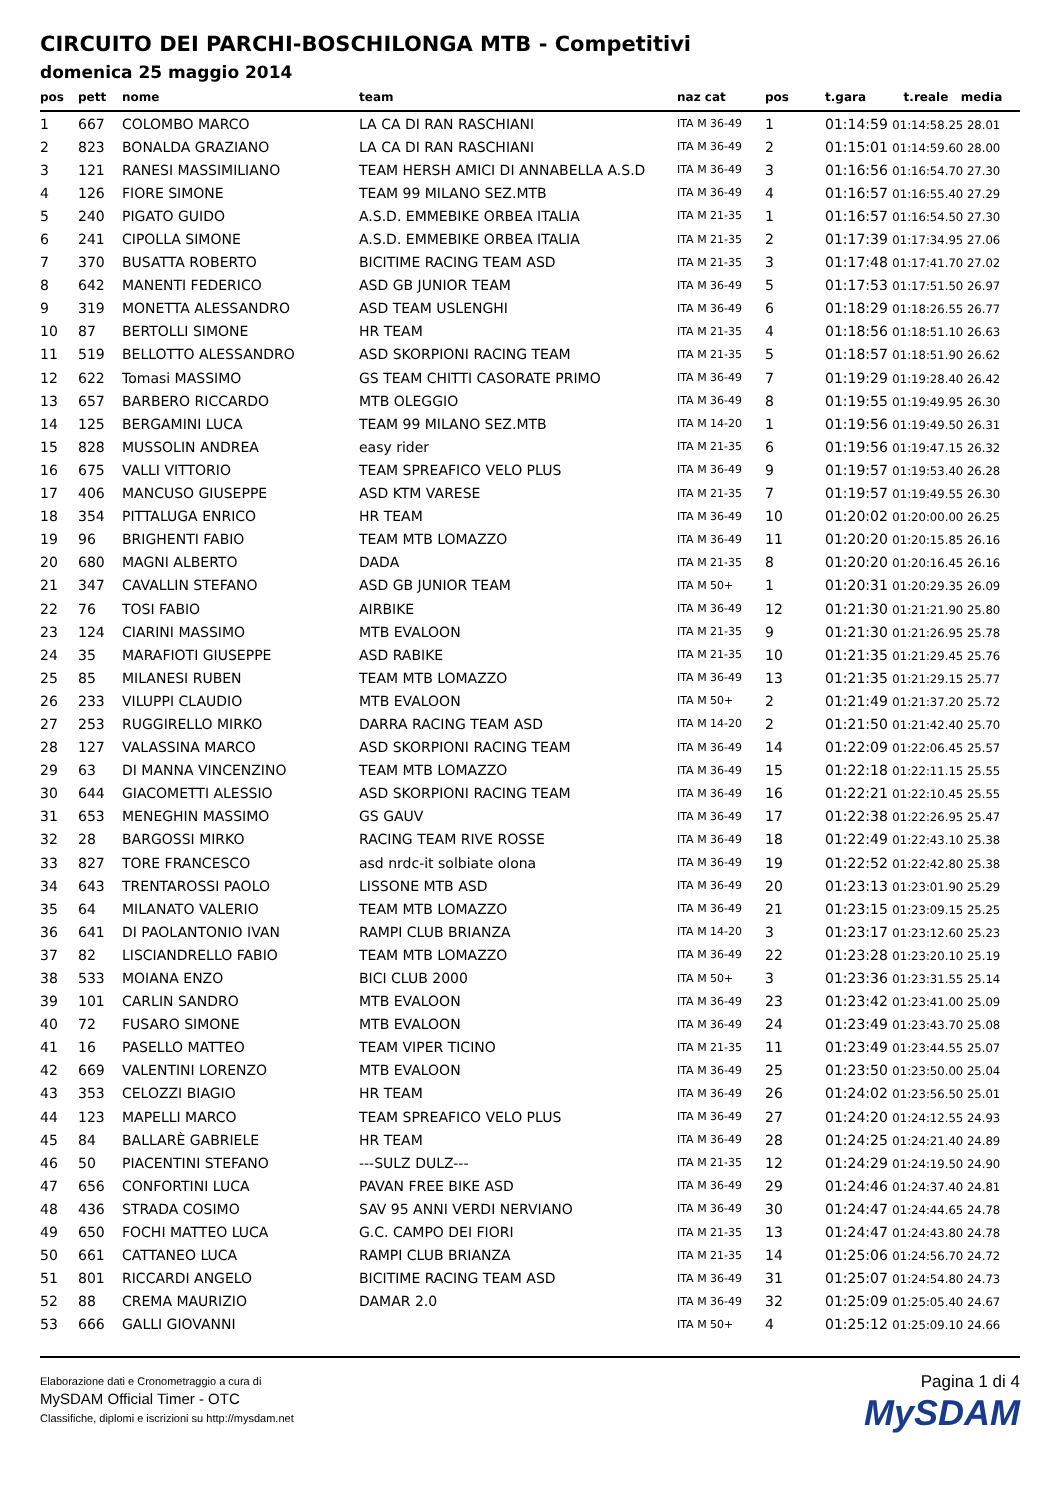CIRCUITO DEI PARCHI-BOSCHILONGA MTB - Competitivi
domenica 25 maggio 2014
| pos | pett | nome | team | naz cat | pos | t.gara t.reale media |
| --- | --- | --- | --- | --- | --- | --- |
| 1 | 667 | COLOMBO MARCO | LA CA DI RAN RASCHIANI | ITA M 36-49 | 1 | 01:14:59 01:14:58.25 28.01 |
| 2 | 823 | BONALDA GRAZIANO | LA CA DI RAN RASCHIANI | ITA M 36-49 | 2 | 01:15:01 01:14:59.60 28.00 |
| 3 | 121 | RANESI MASSIMILIANO | TEAM HERSH AMICI DI ANNABELLA A.S.D | ITA M 36-49 | 3 | 01:16:56 01:16:54.70 27.30 |
| 4 | 126 | FIORE SIMONE | TEAM 99 MILANO SEZ.MTB | ITA M 36-49 | 4 | 01:16:57 01:16:55.40 27.29 |
| 5 | 240 | PIGATO GUIDO | A.S.D. EMMEBIKE ORBEA ITALIA | ITA M 21-35 | 1 | 01:16:57 01:16:54.50 27.30 |
| 6 | 241 | CIPOLLA SIMONE | A.S.D. EMMEBIKE ORBEA ITALIA | ITA M 21-35 | 2 | 01:17:39 01:17:34.95 27.06 |
| 7 | 370 | BUSATTA ROBERTO | BICITIME RACING TEAM ASD | ITA M 21-35 | 3 | 01:17:48 01:17:41.70 27.02 |
| 8 | 642 | MANENTI FEDERICO | ASD GB JUNIOR TEAM | ITA M 36-49 | 5 | 01:17:53 01:17:51.50 26.97 |
| 9 | 319 | MONETTA ALESSANDRO | ASD TEAM USLENGHI | ITA M 36-49 | 6 | 01:18:29 01:18:26.55 26.77 |
| 10 | 87 | BERTOLLI SIMONE | HR TEAM | ITA M 21-35 | 4 | 01:18:56 01:18:51.10 26.63 |
| 11 | 519 | BELLOTTO ALESSANDRO | ASD SKORPIONI RACING TEAM | ITA M 21-35 | 5 | 01:18:57 01:18:51.90 26.62 |
| 12 | 622 | Tomasi MASSIMO | GS TEAM CHITTI CASORATE PRIMO | ITA M 36-49 | 7 | 01:19:29 01:19:28.40 26.42 |
| 13 | 657 | BARBERO RICCARDO | MTB OLEGGIO | ITA M 36-49 | 8 | 01:19:55 01:19:49.95 26.30 |
| 14 | 125 | BERGAMINI LUCA | TEAM 99 MILANO SEZ.MTB | ITA M 14-20 | 1 | 01:19:56 01:19:49.50 26.31 |
| 15 | 828 | MUSSOLIN ANDREA | easy rider | ITA M 21-35 | 6 | 01:19:56 01:19:47.15 26.32 |
| 16 | 675 | VALLI VITTORIO | TEAM SPREAFICO VELO PLUS | ITA M 36-49 | 9 | 01:19:57 01:19:53.40 26.28 |
| 17 | 406 | MANCUSO GIUSEPPE | ASD KTM VARESE | ITA M 21-35 | 7 | 01:19:57 01:19:49.55 26.30 |
| 18 | 354 | PITTALUGA ENRICO | HR TEAM | ITA M 36-49 | 10 | 01:20:02 01:20:00.00 26.25 |
| 19 | 96 | BRIGHENTI FABIO | TEAM MTB LOMAZZO | ITA M 36-49 | 11 | 01:20:20 01:20:15.85 26.16 |
| 20 | 680 | MAGNI ALBERTO | DADA | ITA M 21-35 | 8 | 01:20:20 01:20:16.45 26.16 |
| 21 | 347 | CAVALLIN STEFANO | ASD GB JUNIOR TEAM | ITA M 50+ | 1 | 01:20:31 01:20:29.35 26.09 |
| 22 | 76 | TOSI FABIO | AIRBIKE | ITA M 36-49 | 12 | 01:21:30 01:21:21.90 25.80 |
| 23 | 124 | CIARINI MASSIMO | MTB EVALOON | ITA M 21-35 | 9 | 01:21:30 01:21:26.95 25.78 |
| 24 | 35 | MARAFIOTI GIUSEPPE | ASD RABIKE | ITA M 21-35 | 10 | 01:21:35 01:21:29.45 25.76 |
| 25 | 85 | MILANESI RUBEN | TEAM MTB LOMAZZO | ITA M 36-49 | 13 | 01:21:35 01:21:29.15 25.77 |
| 26 | 233 | VILUPPI CLAUDIO | MTB EVALOON | ITA M 50+ | 2 | 01:21:49 01:21:37.20 25.72 |
| 27 | 253 | RUGGIRELLO MIRKO | DARRA RACING TEAM ASD | ITA M 14-20 | 2 | 01:21:50 01:21:42.40 25.70 |
| 28 | 127 | VALASSINA MARCO | ASD SKORPIONI RACING TEAM | ITA M 36-49 | 14 | 01:22:09 01:22:06.45 25.57 |
| 29 | 63 | DI MANNA VINCENZINO | TEAM MTB LOMAZZO | ITA M 36-49 | 15 | 01:22:18 01:22:11.15 25.55 |
| 30 | 644 | GIACOMETTI ALESSIO | ASD SKORPIONI RACING TEAM | ITA M 36-49 | 16 | 01:22:21 01:22:10.45 25.55 |
| 31 | 653 | MENEGHIN MASSIMO | GS GAUV | ITA M 36-49 | 17 | 01:22:38 01:22:26.95 25.47 |
| 32 | 28 | BARGOSSI MIRKO | RACING TEAM RIVE ROSSE | ITA M 36-49 | 18 | 01:22:49 01:22:43.10 25.38 |
| 33 | 827 | TORE FRANCESCO | asd nrdc-it solbiate olona | ITA M 36-49 | 19 | 01:22:52 01:22:42.80 25.38 |
| 34 | 643 | TRENTAROSSI PAOLO | LISSONE MTB ASD | ITA M 36-49 | 20 | 01:23:13 01:23:01.90 25.29 |
| 35 | 64 | MILANATO VALERIO | TEAM MTB LOMAZZO | ITA M 36-49 | 21 | 01:23:15 01:23:09.15 25.25 |
| 36 | 641 | DI PAOLANTONIO IVAN | RAMPI CLUB BRIANZA | ITA M 14-20 | 3 | 01:23:17 01:23:12.60 25.23 |
| 37 | 82 | LISCIANDRELLO FABIO | TEAM MTB LOMAZZO | ITA M 36-49 | 22 | 01:23:28 01:23:20.10 25.19 |
| 38 | 533 | MOIANA ENZO | BICI CLUB 2000 | ITA M 50+ | 3 | 01:23:36 01:23:31.55 25.14 |
| 39 | 101 | CARLIN SANDRO | MTB EVALOON | ITA M 36-49 | 23 | 01:23:42 01:23:41.00 25.09 |
| 40 | 72 | FUSARO SIMONE | MTB EVALOON | ITA M 36-49 | 24 | 01:23:49 01:23:43.70 25.08 |
| 41 | 16 | PASELLO MATTEO | TEAM VIPER TICINO | ITA M 21-35 | 11 | 01:23:49 01:23:44.55 25.07 |
| 42 | 669 | VALENTINI LORENZO | MTB EVALOON | ITA M 36-49 | 25 | 01:23:50 01:23:50.00 25.04 |
| 43 | 353 | CELOZZI BIAGIO | HR TEAM | ITA M 36-49 | 26 | 01:24:02 01:23:56.50 25.01 |
| 44 | 123 | MAPELLI MARCO | TEAM SPREAFICO VELO PLUS | ITA M 36-49 | 27 | 01:24:20 01:24:12.55 24.93 |
| 45 | 84 | BALLARÈ GABRIELE | HR TEAM | ITA M 36-49 | 28 | 01:24:25 01:24:21.40 24.89 |
| 46 | 50 | PIACENTINI STEFANO | ---SULZ DULZ--- | ITA M 21-35 | 12 | 01:24:29 01:24:19.50 24.90 |
| 47 | 656 | CONFORTINI LUCA | PAVAN FREE BIKE ASD | ITA M 36-49 | 29 | 01:24:46 01:24:37.40 24.81 |
| 48 | 436 | STRADA COSIMO | SAV 95 ANNI VERDI NERVIANO | ITA M 36-49 | 30 | 01:24:47 01:24:44.65 24.78 |
| 49 | 650 | FOCHI MATTEO LUCA | G.C. CAMPO DEI FIORI | ITA M 21-35 | 13 | 01:24:47 01:24:43.80 24.78 |
| 50 | 661 | CATTANEO LUCA | RAMPI CLUB BRIANZA | ITA M 21-35 | 14 | 01:25:06 01:24:56.70 24.72 |
| 51 | 801 | RICCARDI ANGELO | BICITIME RACING TEAM ASD | ITA M 36-49 | 31 | 01:25:07 01:24:54.80 24.73 |
| 52 | 88 | CREMA MAURIZIO | DAMAR 2.0 | ITA M 36-49 | 32 | 01:25:09 01:25:05.40 24.67 |
| 53 | 666 | GALLI GIOVANNI | | ITA M 50+ | 4 | 01:25:12 01:25:09.10 24.66 |
Elaborazione dati e Cronometraggio a cura di
MySDAM Official Timer - OTC
Classifiche, diplomi e iscrizioni su http://mysdam.net
Pagina 1 di 4
MySDAM